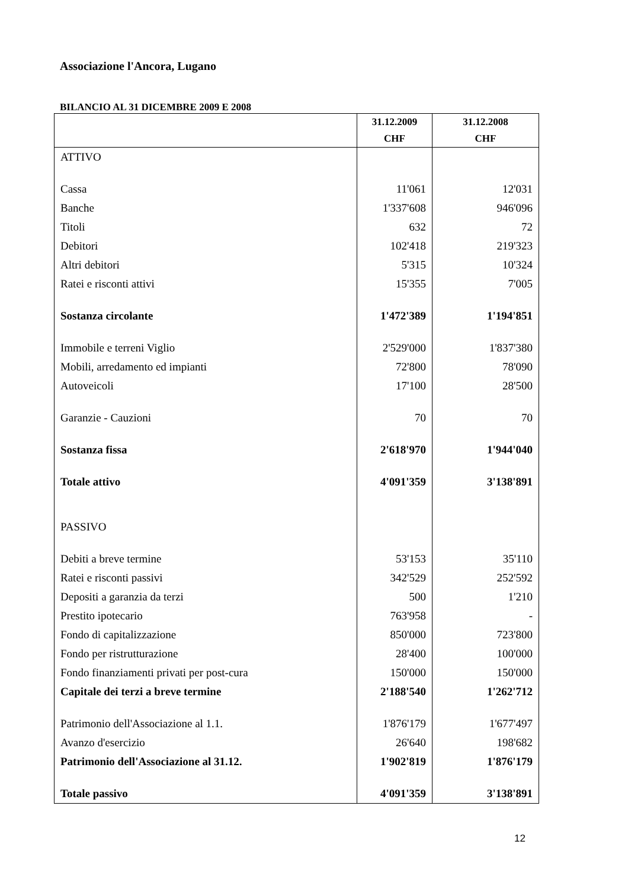Associazione l'Ancora, Lugano
BILANCIO AL 31 DICEMBRE 2009 E 2008
| | 31.12.2009 CHF | 31.12.2008 CHF |
| --- | --- | --- |
| ATTIVO | | |
| Cassa | 11'061 | 12'031 |
| Banche | 1'337'608 | 946'096 |
| Titoli | 632 | 72 |
| Debitori | 102'418 | 219'323 |
| Altri debitori | 5'315 | 10'324 |
| Ratei e risconti attivi | 15'355 | 7'005 |
| Sostanza circolante | 1'472'389 | 1'194'851 |
| Immobile e terreni Viglio | 2'529'000 | 1'837'380 |
| Mobili, arredamento ed impianti | 72'800 | 78'090 |
| Autoveicoli | 17'100 | 28'500 |
| Garanzie - Cauzioni | 70 | 70 |
| Sostanza fissa | 2'618'970 | 1'944'040 |
| Totale attivo | 4'091'359 | 3'138'891 |
| PASSIVO | | |
| Debiti a breve termine | 53'153 | 35'110 |
| Ratei e risconti passivi | 342'529 | 252'592 |
| Depositi a garanzia da terzi | 500 | 1'210 |
| Prestito ipotecario | 763'958 | - |
| Fondo di capitalizzazione | 850'000 | 723'800 |
| Fondo per ristrutturazione | 28'400 | 100'000 |
| Fondo finanziamenti privati per post-cura | 150'000 | 150'000 |
| Capitale dei terzi a breve termine | 2'188'540 | 1'262'712 |
| Patrimonio dell'Associazione al 1.1. | 1'876'179 | 1'677'497 |
| Avanzo d'esercizio | 26'640 | 198'682 |
| Patrimonio dell'Associazione al 31.12. | 1'902'819 | 1'876'179 |
| Totale passivo | 4'091'359 | 3'138'891 |
12